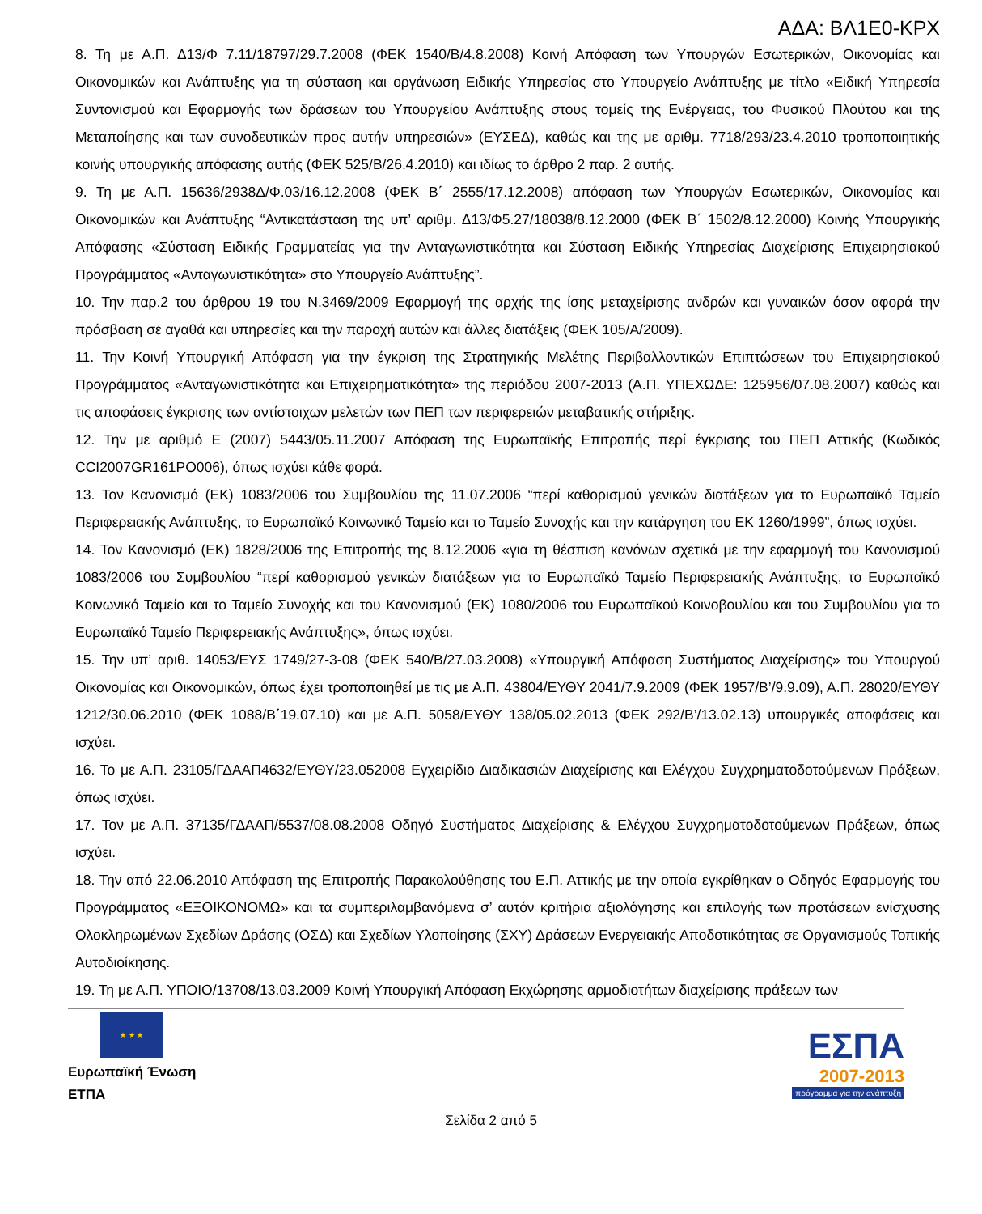ΑΔΑ: ΒΛ1Ε0-ΚΡΧ
8. Τη με Α.Π. Δ13/Φ 7.11/18797/29.7.2008 (ΦΕΚ 1540/Β/4.8.2008) Κοινή Απόφαση των Υπουργών Εσωτερικών, Οικονομίας και Οικονομικών και Ανάπτυξης για τη σύσταση και οργάνωση Ειδικής Υπηρεσίας στο Υπουργείο Ανάπτυξης με τίτλο «Ειδική Υπηρεσία Συντονισμού και Εφαρμογής των δράσεων του Υπουργείου Ανάπτυξης στους τομείς της Ενέργειας, του Φυσικού Πλούτου και της Μεταποίησης και των συνοδευτικών προς αυτήν υπηρεσιών» (ΕΥΣΕΔ), καθώς και της με αριθμ. 7718/293/23.4.2010 τροποποιητικής κοινής υπουργικής απόφασης αυτής (ΦΕΚ 525/Β/26.4.2010) και ιδίως το άρθρο 2 παρ. 2 αυτής.
9. Τη με Α.Π. 15636/2938Δ/Φ.03/16.12.2008 (ΦΕΚ Β΄ 2555/17.12.2008) απόφαση των Υπουργών Εσωτερικών, Οικονομίας και Οικονομικών και Ανάπτυξης “Αντικατάσταση της υπ’ αριθμ. Δ13/Φ5.27/18038/8.12.2000 (ΦΕΚ Β΄ 1502/8.12.2000) Κοινής Υπουργικής Απόφασης «Σύσταση Ειδικής Γραμματείας για την Ανταγωνιστικότητα και Σύσταση Ειδικής Υπηρεσίας Διαχείρισης Επιχειρησιακού Προγράμματος «Ανταγωνιστικότητα» στο Υπουργείο Ανάπτυξης”.
10. Την παρ.2 του άρθρου 19 του Ν.3469/2009 Εφαρμογή της αρχής της ίσης μεταχείρισης ανδρών και γυναικών όσον αφορά την πρόσβαση σε αγαθά και υπηρεσίες και την παροχή αυτών και άλλες διατάξεις (ΦΕΚ 105/Α/2009).
11. Την Κοινή Υπουργική Απόφαση για την έγκριση της Στρατηγικής Μελέτης Περιβαλλοντικών Επιπτώσεων του Επιχειρησιακού Προγράμματος «Ανταγωνιστικότητα και Επιχειρηματικότητα» της περιόδου 2007-2013 (Α.Π. ΥΠΕΧΩΔΕ: 125956/07.08.2007) καθώς και τις αποφάσεις έγκρισης των αντίστοιχων μελετών των ΠΕΠ των περιφερειών μεταβατικής στήριξης.
12. Την με αριθμό Ε (2007) 5443/05.11.2007 Απόφαση της Ευρωπαϊκής Επιτροπής περί έγκρισης του ΠΕΠ Αττικής (Κωδικός CCI2007GR161PO006), όπως ισχύει κάθε φορά.
13. Τον Κανονισμό (ΕΚ) 1083/2006 του Συμβουλίου της 11.07.2006 “περί καθορισμού γενικών διατάξεων για το Ευρωπαϊκό Ταμείο Περιφερειακής Ανάπτυξης, το Ευρωπαϊκό Κοινωνικό Ταμείο και το Ταμείο Συνοχής και την κατάργηση του ΕΚ 1260/1999”, όπως ισχύει.
14. Τον Κανονισμό (ΕΚ) 1828/2006 της Επιτροπής της 8.12.2006 «για τη θέσπιση κανόνων σχετικά με την εφαρμογή του Κανονισμού 1083/2006 του Συμβουλίου “περί καθορισμού γενικών διατάξεων για το Ευρωπαϊκό Ταμείο Περιφερειακής Ανάπτυξης, το Ευρωπαϊκό Κοινωνικό Ταμείο και το Ταμείο Συνοχής και του Κανονισμού (ΕΚ) 1080/2006 του Ευρωπαϊκού Κοινοβουλίου και του Συμβουλίου για το Ευρωπαϊκό Ταμείο Περιφερειακής Ανάπτυξης», όπως ισχύει.
15. Την υπ’ αριθ. 14053/ΕΥΣ 1749/27-3-08 (ΦΕΚ 540/Β/27.03.2008) «Υπουργική Απόφαση Συστήματος Διαχείρισης» του Υπουργού Οικονομίας και Οικονομικών, όπως έχει τροποποιηθεί με τις με Α.Π. 43804/ΕΥΘΥ 2041/7.9.2009 (ΦΕΚ 1957/Β’/9.9.09), Α.Π. 28020/ΕΥΘΥ 1212/30.06.2010 (ΦΕΚ 1088/Β΄19.07.10) και με Α.Π. 5058/ΕΥΘΥ 138/05.02.2013 (ΦΕΚ 292/Β’/13.02.13) υπουργικές αποφάσεις και ισχύει.
16. Το με Α.Π. 23105/ΓΔΑΑΠ4632/ΕΥΘΥ/23.052008 Εγχειρίδιο Διαδικασιών Διαχείρισης και Ελέγχου Συγχρηματοδοτούμενων Πράξεων, όπως ισχύει.
17. Τον με Α.Π. 37135/ΓΔΑΑΠ/5537/08.08.2008 Οδηγό Συστήματος Διαχείρισης & Ελέγχου Συγχρηματοδοτούμενων Πράξεων, όπως ισχύει.
18. Την από 22.06.2010 Απόφαση της Επιτροπής Παρακολούθησης του Ε.Π. Αττικής με την οποία εγκρίθηκαν ο Οδηγός Εφαρμογής του Προγράμματος «ΕΞΟΙΚΟΝΟΜΩ» και τα συμπεριλαμβανόμενα σ’ αυτόν κριτήρια αξιολόγησης και επιλογής των προτάσεων ενίσχυσης Ολοκληρωμένων Σχεδίων Δράσης (ΟΣΔ) και Σχεδίων Υλοποίησης (ΣΧΥ) Δράσεων Ενεργειακής Αποδοτικότητας σε Οργανισμούς Τοπικής Αυτοδιοίκησης.
19. Τη με Α.Π. ΥΠΟΙΟ/13708/13.03.2009 Κοινή Υπουργική Απόφαση Εκχώρησης αρμοδιοτήτων διαχείρισης πράξεων των
★ ★ ★
Ευρωπαϊκή Ένωση
ΕΤΠΑ
ΕΣΠΑ
2007-2013
πρόγραμμα για την ανάπτυξη
Σελίδα 2 από 5